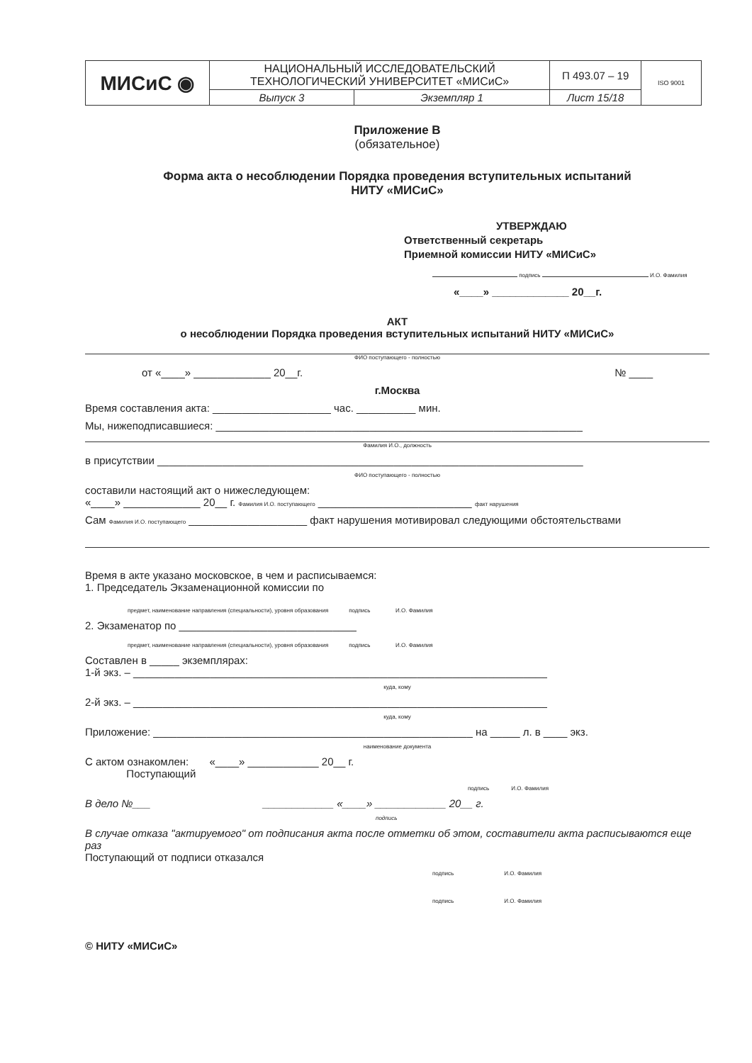| МИСиС ◉ | НАЦИОНАЛЬНЫЙ ИССЛЕДОВАТЕЛЬСКИЙ ТЕХНОЛОГИЧЕСКИЙ УНИВЕРСИТЕТ «МИСиС» | | П 493.07 – 19 | ISO 9001 |
| | Выпуск 3 | Экземпляр 1 | Лист 15/18 | |
Приложение В
(обязательное)
Форма акта о несоблюдении Порядка проведения вступительных испытаний
НИТУ «МИСиС»
УТВЕРЖДАЮ
Ответственный секретарь
Приемной комиссии НИТУ «МИСиС»
подпись И.О. Фамилия
«____» _____________ 20__г.
АКТ
о несоблюдении Порядка проведения вступительных испытаний НИТУ «МИСиС»
ФИО поступающего - полностью
от «____» _____________ 20__г. № ____
г.Москва
Время составления акта: ____________________ час. __________ мин.
Мы, нижеподписавшиеся: ______________________________________________________________
Фамилия И.О., должность
в присутствии ________________________________________________________________________
ФИО поступающего - полностью
составили настоящий акт о нижеследующем:
«____» _____________ 20__ г. Фамилия И.О. поступающего __________________________ факт нарушения
Сам Фамилия И.О. поступающего ____________________ факт нарушения мотивировал следующими обстоятельствами
Время в акте указано московское, в чем и расписываемся:
1. Председатель Экзаменационной комиссии по
предмет, наименование направления (специальности), уровня образования подпись И.О. Фамилия
2. Экзаменатор по ______________________________
предмет, наименование направления (специальности), уровня образования подпись И.О. Фамилия
Составлен в _____ экземплярах:
1-й экз. – ______________________________________________________________________
куда, кому
2-й экз. – ______________________________________________________________________
куда, кому
Приложение: ______________________________________________________ на _____ л. в ____ экз.
наименование документа
С актом ознакомлен: «____» ____________ 20__ г.
Поступающий
подпись И.О. Фамилия
В дело №___ ____________ «____» ____________ 20__ г.
подпись
В случае отказа "актируемого" от подписания акта после отметки об этом, составители акта расписываются еще раз
Поступающий от подписи отказался
подпись И.О. Фамилия
подпись И.О. Фамилия
© НИТУ «МИСиС»